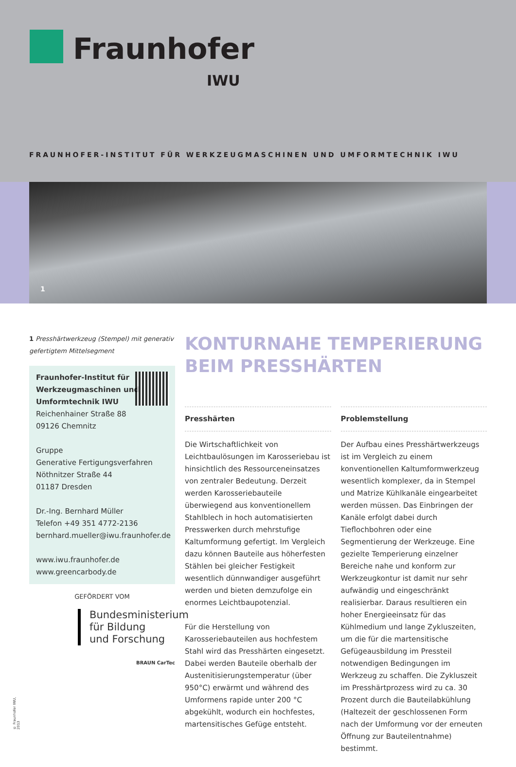Fraunhofer
IWU
FRAUNHOFER-INSTITUT FÜR WERKZEUGMASCHINEN UND UMFORMTECHNIK IWU
1
1 Presshärtwerkzeug (Stempel) mit generativ gefertigtem Mittelsegment
Fraunhofer-Institut für
Werkzeugmaschinen und
Umformtechnik IWU
Reichenhainer Straße 88
09126 Chemnitz
Gruppe
Generative Fertigungsverfahren
Nöthnitzer Straße 44
01187 Dresden
Dr.-Ing. Bernhard Müller
Telefon +49 351 4772-2136
bernhard.mueller@iwu.fraunhofer.de
www.iwu.fraunhofer.de
www.greencarbody.de
GEFÖRDERT VOM
Bundesministerium
für Bildung
und Forschung
BRAUN CarTec
KONTURNAHE TEMPERIERUNG BEIM PRESSHÄRTEN
Presshärten
Die Wirtschaftlichkeit von Leichtbaulösungen im Karosseriebau ist hinsichtlich des Ressourceneinsatzes von zentraler Bedeutung. Derzeit werden Karosseriebauteile überwiegend aus konventionellem Stahlblech in hoch automatisierten Presswerken durch mehrstufige Kaltumformung gefertigt. Im Vergleich dazu können Bauteile aus höherfesten Stählen bei gleicher Festigkeit wesentlich dünnwandiger ausgeführt werden und bieten demzufolge ein enormes Leichtbaupotenzial.
Für die Herstellung von Karosseriebauteilen aus hochfestem Stahl wird das Presshärten eingesetzt. Dabei werden Bauteile oberhalb der Austenitisierungstemperatur (über 950°C) erwärmt und während des Umformens rapide unter 200 °C abgekühlt, wodurch ein hochfestes, martensitisches Gefüge entsteht.
Problemstellung
Der Aufbau eines Presshärtwerkzeugs ist im Vergleich zu einem konventionellen Kaltumformwerkzeug wesentlich komplexer, da in Stempel und Matrize Kühlkanäle eingearbeitet werden müssen. Das Einbringen der Kanäle erfolgt dabei durch Tieflochbohren oder eine Segmentierung der Werkzeuge. Eine gezielte Temperierung einzelner Bereiche nahe und konform zur Werkzeugkontur ist damit nur sehr aufwändig und eingeschränkt realisierbar. Daraus resultieren ein hoher Energieeinsatz für das Kühlmedium und lange Zykluszeiten, um die für die martensitische Gefügeausbildung im Pressteil notwendigen Bedingungen im Werkzeug zu schaffen. Die Zykluszeit im Presshärtprozess wird zu ca. 30 Prozent durch die Bauteilabkühlung (Haltezeit der geschlossenen Form nach der Umformung vor der erneuten Öffnung zur Bauteilentnahme) bestimmt.
© Fraunhofer IWU, 2013